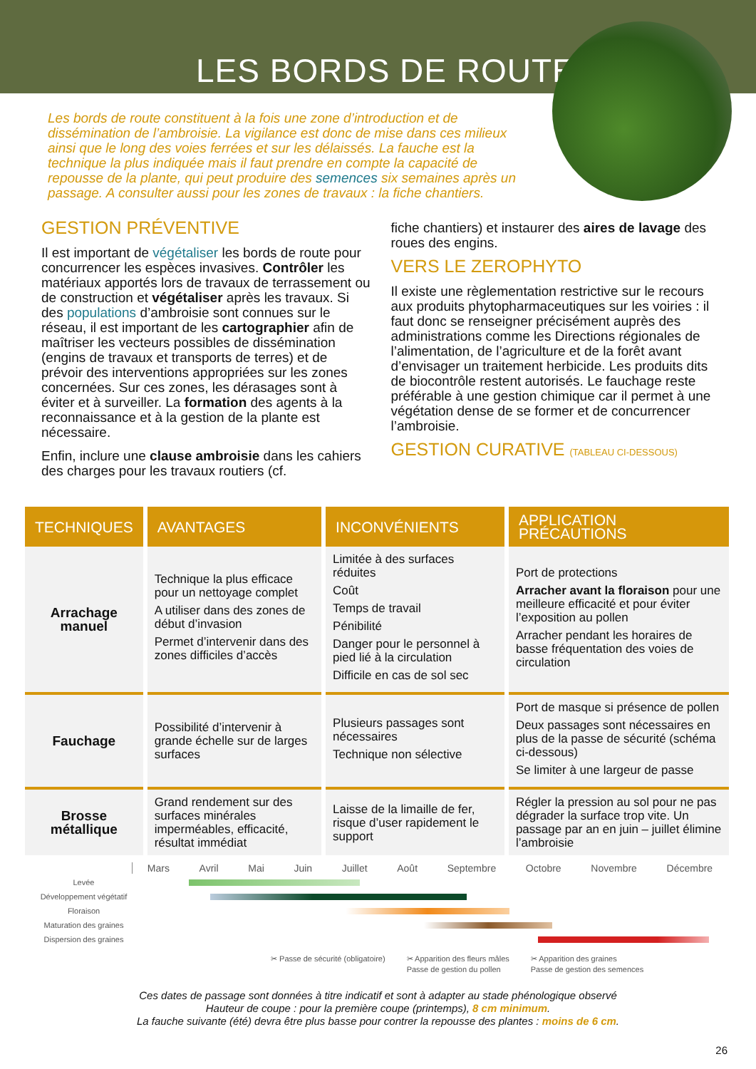LES BORDS DE ROUTE
Les bords de route constituent à la fois une zone d’introduction et de dissémination de l’ambroisie. La vigilance est donc de mise dans ces milieux ainsi que le long des voies ferrées et sur les délaissés. La fauche est la technique la plus indiquée mais il faut prendre en compte la capacité de repousse de la plante, qui peut produire des semences six semaines après un passage. A consulter aussi pour les zones de travaux : la fiche chantiers.
GESTION PRÉVENTIVE
Il est important de végétaliser les bords de route pour concurrencer les espèces invasives. Contrôler les matériaux apportés lors de travaux de terrassement ou de construction et végétaliser après les travaux. Si des populations d’ambroisie sont connues sur le réseau, il est important de les cartographier afin de maîtriser les vecteurs possibles de dissémination (engins de travaux et transports de terres) et de prévoir des interventions appropriées sur les zones concernées. Sur ces zones, les dérasages sont à éviter et à surveiller. La formation des agents à la reconnaissance et à la gestion de la plante est nécessaire.
Enfin, inclure une clause ambroisie dans les cahiers des charges pour les travaux routiers (cf.
fiche chantiers) et instaurer des aires de lavage des roues des engins.
VERS LE ZEROPHYTO
Il existe une règlementation restrictive sur le recours aux produits phytopharmaceutiques sur les voiries : il faut donc se renseigner précisément auprès des administrations comme les Directions régionales de l’alimentation, de l’agriculture et de la forêt avant d’envisager un traitement herbicide. Les produits dits de biocontrôle restent autorisés. Le fauchage reste préférable à une gestion chimique car il permet à une végétation dense de se former et de concurrencer l’ambroisie.
GESTION CURATIVE (TABLEAU CI-DESSOUS)
| TECHNIQUES | AVANTAGES | INCONVÉNIENTS | APPLICATION PRÉCAUTIONS |
| --- | --- | --- | --- |
| Arrachage manuel | Technique la plus efficace pour un nettoyage complet A utiliser dans des zones de début d’invasion Permet d’intervenir dans des zones difficiles d’accès | Limitée à des surfaces réduites Coût Temps de travail Pénibilité Danger pour le personnel à pied lié à la circulation Difficile en cas de sol sec | Port de protections Arracher avant la floraison pour une meilleure efficacité et pour éviter l’exposition au pollen Arracher pendant les horaires de basse fréquentation des voies de circulation |
| Fauchage | Possibilité d’intervenir à grande échelle sur de larges surfaces | Plusieurs passages sont nécessaires Technique non sélective | Port de masque si présence de pollen Deux passages sont nécessaires en plus de la passe de sécurité (schéma ci-dessous) Se limiter à une largeur de passe |
| Brosse métallique | Grand rendement sur des surfaces minérales imperméables, efficacité, résultat immédiat | Laisse de la limaille de fer, risque d’user rapidement le support | Régler la pression au sol pour ne pas dégrader la surface trop vite. Un passage par an en juin – juillet élimine l’ambroisie |
Mars Avril Mai Juin Juillet Août Septembre Octobre Novembre Décembre
Levée
Développement végétatif
Floraison
Maturation des graines
Dispersion des graines
✂ Passe de sécurité (obligatoire) ✂ Apparition des fleurs mâles
Passe de gestion du pollen ✂ Apparition des graines
Passe de gestion des semences
Ces dates de passage sont données à titre indicatif et sont à adapter au stade phénologique observé
Hauteur de coupe : pour la première coupe (printemps), 8 cm minimum.
La fauche suivante (été) devra être plus basse pour contrer la repousse des plantes : moins de 6 cm.
26